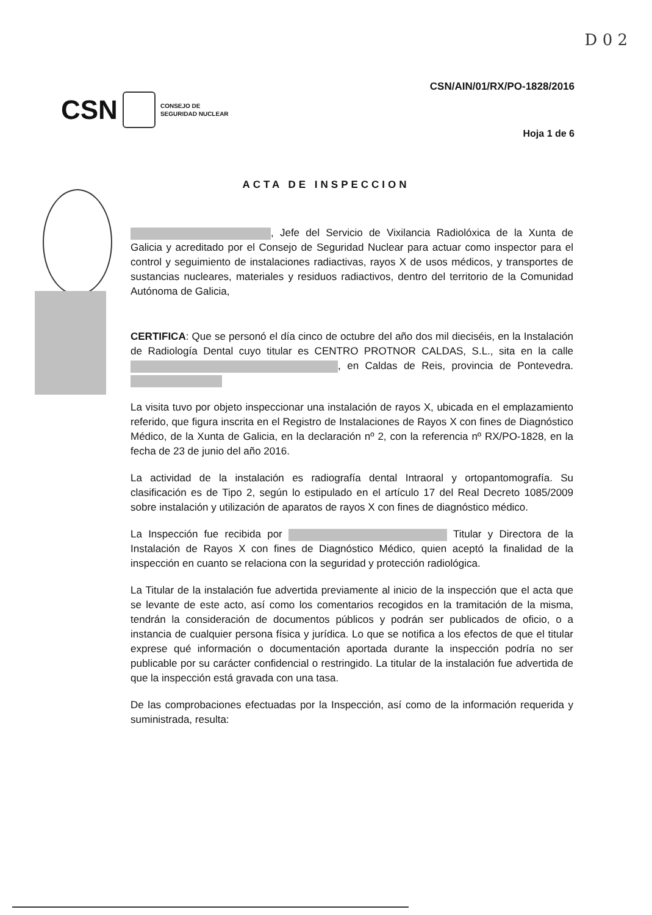D 0 2
CSN
CONSEJO DE
SEGURIDAD NUCLEAR
CSN/AIN/01/RX/PO-1828/2016
Hoja 1 de 6
ACTA DE INSPECCION
, Jefe del Servicio de Vixilancia Radiolóxica de la Xunta de Galicia y acreditado por el Consejo de Seguridad Nuclear para actuar como inspector para el control y seguimiento de instalaciones radiactivas, rayos X de usos médicos, y transportes de sustancias nucleares, materiales y residuos radiactivos, dentro del territorio de la Comunidad Autónoma de Galicia,
CERTIFICA: Que se personó el día cinco de octubre del año dos mil dieciséis, en la Instalación de Radiología Dental cuyo titular es CENTRO PROTNOR CALDAS, S.L., sita en la calle , en Caldas de Reis, provincia de Pontevedra.
La visita tuvo por objeto inspeccionar una instalación de rayos X, ubicada en el emplazamiento referido, que figura inscrita en el Registro de Instalaciones de Rayos X con fines de Diagnóstico Médico, de la Xunta de Galicia, en la declaración nº 2, con la referencia nº RX/PO-1828, en la fecha de 23 de junio del año 2016.
La actividad de la instalación es radiografía dental Intraoral y ortopantomografía. Su clasificación es de Tipo 2, según lo estipulado en el artículo 17 del Real Decreto 1085/2009 sobre instalación y utilización de aparatos de rayos X con fines de diagnóstico médico.
La Inspección fue recibida por Titular y Directora de la Instalación de Rayos X con fines de Diagnóstico Médico, quien aceptó la finalidad de la inspección en cuanto se relaciona con la seguridad y protección radiológica.
La Titular de la instalación fue advertida previamente al inicio de la inspección que el acta que se levante de este acto, así como los comentarios recogidos en la tramitación de la misma, tendrán la consideración de documentos públicos y podrán ser publicados de oficio, o a instancia de cualquier persona física y jurídica. Lo que se notifica a los efectos de que el titular exprese qué información o documentación aportada durante la inspección podría no ser publicable por su carácter confidencial o restringido. La titular de la instalación fue advertida de que la inspección está gravada con una tasa.
De las comprobaciones efectuadas por la Inspección, así como de la información requerida y suministrada, resulta: